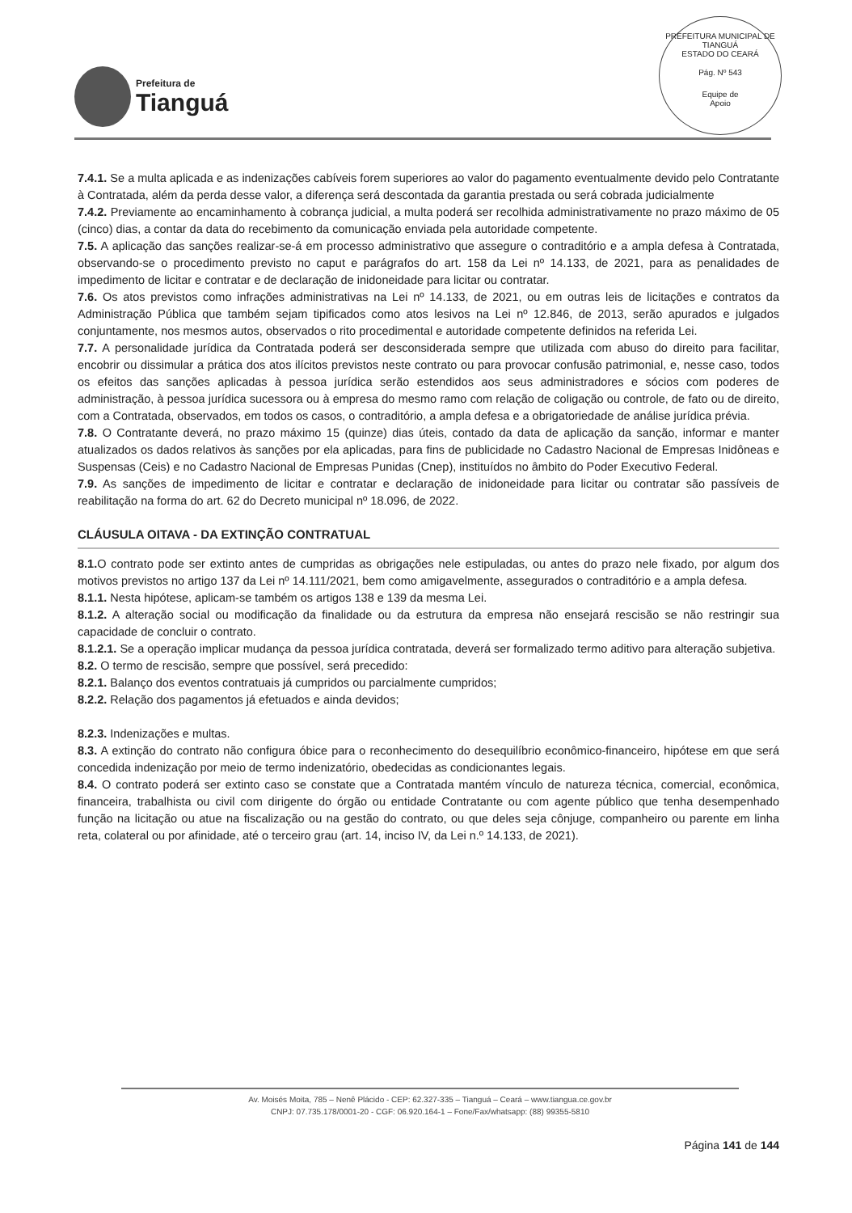Prefeitura de
Tianguá
PREFEITURA MUNICIPAL DE TIANGUÁ
ESTADO DO CEARÁ
Pág. Nº 543
Equipe de
Apoio
7.4.1. Se a multa aplicada e as indenizações cabíveis forem superiores ao valor do pagamento eventualmente devido pelo Contratante à Contratada, além da perda desse valor, a diferença será descontada da garantia prestada ou será cobrada judicialmente
7.4.2. Previamente ao encaminhamento à cobrança judicial, a multa poderá ser recolhida administrativamente no prazo máximo de 05 (cinco) dias, a contar da data do recebimento da comunicação enviada pela autoridade competente.
7.5. A aplicação das sanções realizar-se-á em processo administrativo que assegure o contraditório e a ampla defesa à Contratada, observando-se o procedimento previsto no caput e parágrafos do art. 158 da Lei nº 14.133, de 2021, para as penalidades de impedimento de licitar e contratar e de declaração de inidoneidade para licitar ou contratar.
7.6. Os atos previstos como infrações administrativas na Lei nº 14.133, de 2021, ou em outras leis de licitações e contratos da Administração Pública que também sejam tipificados como atos lesivos na Lei nº 12.846, de 2013, serão apurados e julgados conjuntamente, nos mesmos autos, observados o rito procedimental e autoridade competente definidos na referida Lei.
7.7. A personalidade jurídica da Contratada poderá ser desconsiderada sempre que utilizada com abuso do direito para facilitar, encobrir ou dissimular a prática dos atos ilícitos previstos neste contrato ou para provocar confusão patrimonial, e, nesse caso, todos os efeitos das sanções aplicadas à pessoa jurídica serão estendidos aos seus administradores e sócios com poderes de administração, à pessoa jurídica sucessora ou à empresa do mesmo ramo com relação de coligação ou controle, de fato ou de direito, com a Contratada, observados, em todos os casos, o contraditório, a ampla defesa e a obrigatoriedade de análise jurídica prévia.
7.8. O Contratante deverá, no prazo máximo 15 (quinze) dias úteis, contado da data de aplicação da sanção, informar e manter atualizados os dados relativos às sanções por ela aplicadas, para fins de publicidade no Cadastro Nacional de Empresas Inidôneas e Suspensas (Ceis) e no Cadastro Nacional de Empresas Punidas (Cnep), instituídos no âmbito do Poder Executivo Federal.
7.9. As sanções de impedimento de licitar e contratar e declaração de inidoneidade para licitar ou contratar são passíveis de reabilitação na forma do art. 62 do Decreto municipal nº 18.096, de 2022.
CLÁUSULA OITAVA - DA EXTINÇÃO CONTRATUAL
8.1. O contrato pode ser extinto antes de cumpridas as obrigações nele estipuladas, ou antes do prazo nele fixado, por algum dos motivos previstos no artigo 137 da Lei nº 14.111/2021, bem como amigavelmente, assegurados o contraditório e a ampla defesa.
8.1.1. Nesta hipótese, aplicam-se também os artigos 138 e 139 da mesma Lei.
8.1.2. A alteração social ou modificação da finalidade ou da estrutura da empresa não ensejará rescisão se não restringir sua capacidade de concluir o contrato.
8.1.2.1. Se a operação implicar mudança da pessoa jurídica contratada, deverá ser formalizado termo aditivo para alteração subjetiva.
8.2. O termo de rescisão, sempre que possível, será precedido:
8.2.1. Balanço dos eventos contratuais já cumpridos ou parcialmente cumpridos;
8.2.2. Relação dos pagamentos já efetuados e ainda devidos;
8.2.3. Indenizações e multas.
8.3. A extinção do contrato não configura óbice para o reconhecimento do desequilíbrio econômico-financeiro, hipótese em que será concedida indenização por meio de termo indenizatório, obedecidas as condicionantes legais.
8.4. O contrato poderá ser extinto caso se constate que a Contratada mantém vínculo de natureza técnica, comercial, econômica, financeira, trabalhista ou civil com dirigente do órgão ou entidade Contratante ou com agente público que tenha desempenhado função na licitação ou atue na fiscalização ou na gestão do contrato, ou que deles seja cônjuge, companheiro ou parente em linha reta, colateral ou por afinidade, até o terceiro grau (art. 14, inciso IV, da Lei n.º 14.133, de 2021).
Av. Moisés Moita, 785 – Nenê Plácido - CEP: 62.327-335 – Tianguá – Ceará – www.tiangua.ce.gov.br
CNPJ: 07.735.178/0001-20 - CGF: 06.920.164-1 – Fone/Fax/whatsapp: (88) 99355-5810
Página 141 de 144